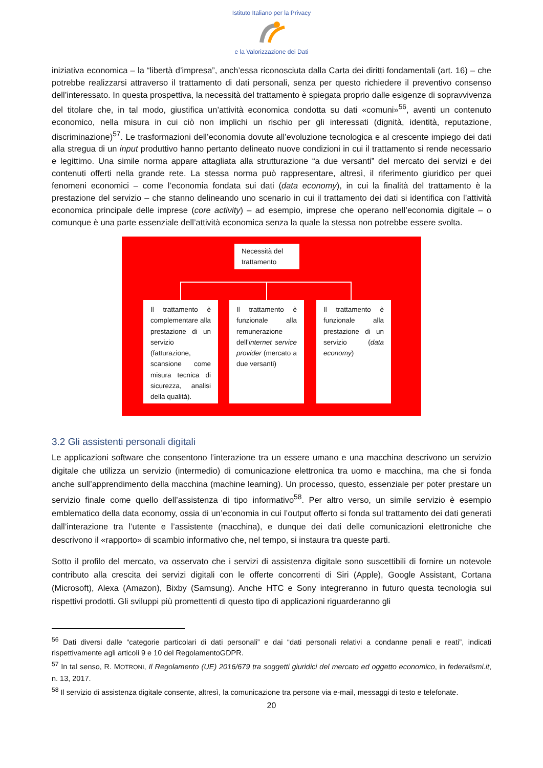Istituto Italiano per la Privacy
e la Valorizzazione dei Dati
iniziativa economica – la “libertà d’impresa”, anch’essa riconosciuta dalla Carta dei diritti fondamentali (art. 16) – che potrebbe realizzarsi attraverso il trattamento di dati personali, senza per questo richiedere il preventivo consenso dell’interessato. In questa prospettiva, la necessità del trattamento è spiegata proprio dalle esigenze di sopravvivenza del titolare che, in tal modo, giustifica un’attività economica condotta su dati «comuni»<sup>56</sup>, aventi un contenuto economico, nella misura in cui ciò non implichi un rischio per gli interessati (dignità, identità, reputazione, discriminazione)<sup>57</sup>. Le trasformazioni dell’economia dovute all’evoluzione tecnologica e al crescente impiego dei dati alla stregua di un input produttivo hanno pertanto delineato nuove condizioni in cui il trattamento si rende necessario e legittimo. Una simile norma appare attagliata alla strutturazione “a due versanti” del mercato dei servizi e dei contenuti offerti nella grande rete. La stessa norma può rappresentare, altresì, il riferimento giuridico per quei fenomeni economici – come l’economia fondata sui dati (data economy), in cui la finalità del trattamento è la prestazione del servizio – che stanno delineando uno scenario in cui il trattamento dei dati si identifica con l’attività economica principale delle imprese (core activity) – ad esempio, imprese che operano nell’economia digitale – o comunque è una parte essenziale dell’attività economica senza la quale la stessa non potrebbe essere svolta.
Necessità del trattamento
Il trattamento è complementare alla prestazione di un servizio (fatturazione, scansione come misura tecnica di sicurezza, analisi della qualità).
Il trattamento è funzionale alla remunerazione dell’internet service provider (mercato a due versanti)
Il trattamento è funzionale alla prestazione di un servizio (data economy)
3.2 Gli assistenti personali digitali
Le applicazioni software che consentono l’interazione tra un essere umano e una macchina descrivono un servizio digitale che utilizza un servizio (intermedio) di comunicazione elettronica tra uomo e macchina, ma che si fonda anche sull’apprendimento della macchina (machine learning). Un processo, questo, essenziale per poter prestare un servizio finale come quello dell’assistenza di tipo informativo<sup>58</sup>. Per altro verso, un simile servizio è esempio emblematico della data economy, ossia di un’economia in cui l’output offerto si fonda sul trattamento dei dati generati dall’interazione tra l’utente e l’assistente (macchina), e dunque dei dati delle comunicazioni elettroniche che descrivono il «rapporto» di scambio informativo che, nel tempo, si instaura tra queste parti.
Sotto il profilo del mercato, va osservato che i servizi di assistenza digitale sono suscettibili di fornire un notevole contributo alla crescita dei servizi digitali con le offerte concorrenti di Siri (Apple), Google Assistant, Cortana (Microsoft), Alexa (Amazon), Bixby (Samsung). Anche HTC e Sony integreranno in futuro questa tecnologia sui rispettivi prodotti. Gli sviluppi più promettenti di questo tipo di applicazioni riguarderanno gli
<sup>56</sup> Dati diversi dalle “categorie particolari di dati personali” e dai “dati personali relativi a condanne penali e reati”, indicati rispettivamente agli articoli 9 e 10 del RegolamentoGDPR.
<sup>57</sup> In tal senso, R. MOTRONI, Il Regolamento (UE) 2016/679 tra soggetti giuridici del mercato ed oggetto economico, in federalismi.it, n. 13, 2017.
<sup>58</sup> Il servizio di assistenza digitale consente, altresì, la comunicazione tra persone via e-mail, messaggi di testo e telefonate.
20